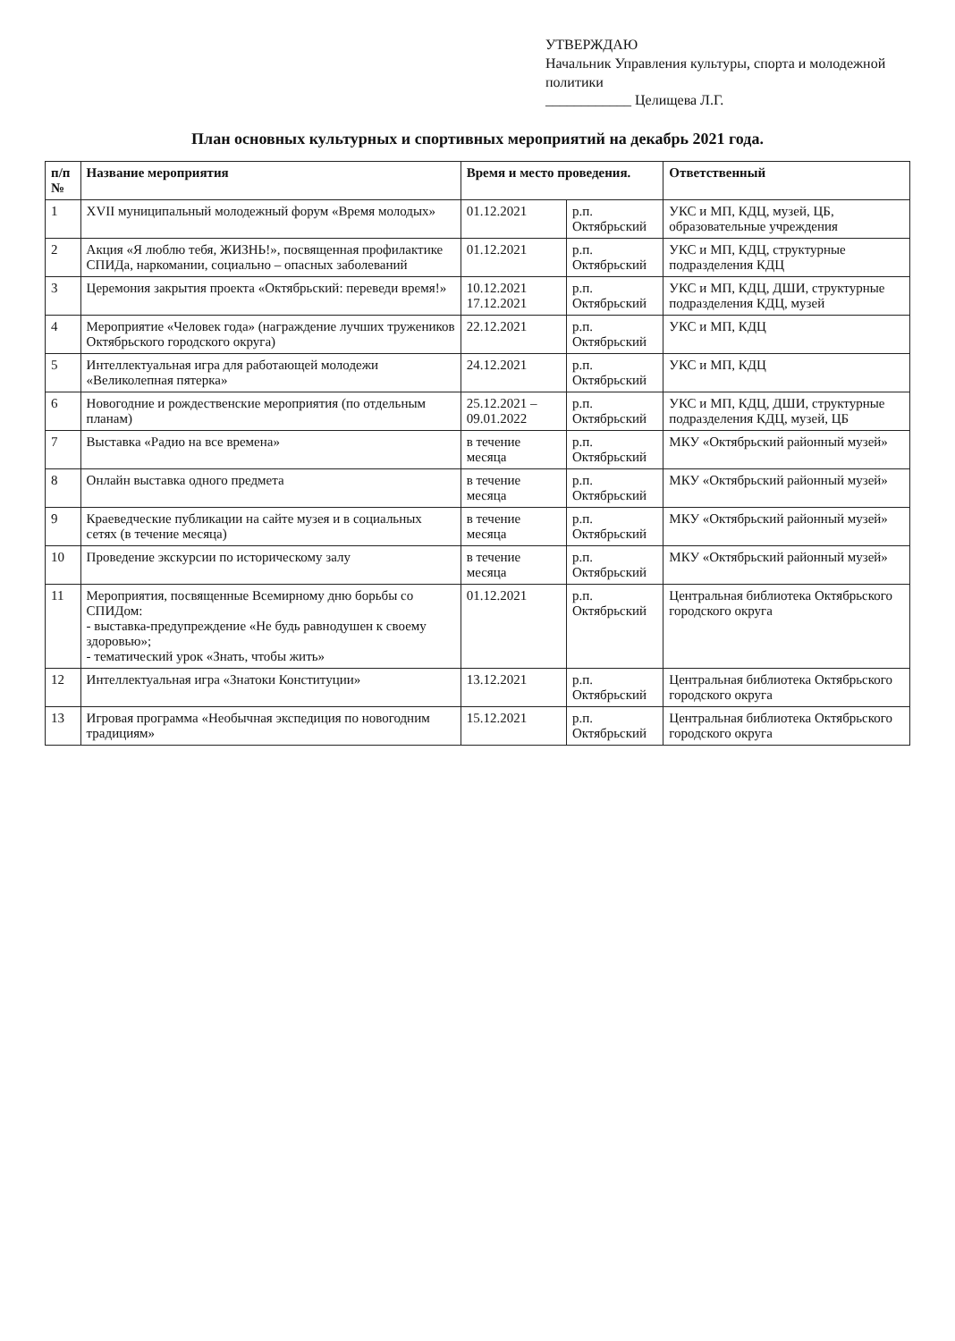УТВЕРЖДАЮ
Начальник Управления культуры, спорта и молодежной политики
____________ Целищева Л.Г.
План основных культурных и спортивных мероприятий на декабрь 2021 года.
| п/п № | Название мероприятия | Время и место проведения. | | Ответственный |
| --- | --- | --- | --- | --- |
| 1 | XVII муниципальный молодежный форум «Время молодых» | 01.12.2021 | р.п. Октябрьский | УКС и МП, КДЦ, музей, ЦБ, образовательные учреждения |
| 2 | Акция «Я люблю тебя, ЖИЗНЬ!», посвященная профилактике СПИДа, наркомании, социально – опасных заболеваний | 01.12.2021 | р.п. Октябрьский | УКС и МП, КДЦ, структурные подразделения КДЦ |
| 3 | Церемония закрытия проекта «Октябрьский: переведи время!» | 10.12.2021 17.12.2021 | р.п. Октябрьский | УКС и МП, КДЦ, ДШИ, структурные подразделения КДЦ, музей |
| 4 | Мероприятие «Человек года» (награждение лучших тружеников Октябрьского городского округа) | 22.12.2021 | р.п. Октябрьский | УКС и МП, КДЦ |
| 5 | Интеллектуальная игра для работающей молодежи «Великолепная пятерка» | 24.12.2021 | р.п. Октябрьский | УКС и МП, КДЦ |
| 6 | Новогодние и рождественские мероприятия (по отдельным планам) | 25.12.2021 – 09.01.2022 | р.п. Октябрьский | УКС и МП, КДЦ, ДШИ, структурные подразделения КДЦ, музей, ЦБ |
| 7 | Выставка «Радио на все времена» | в течение месяца | р.п. Октябрьский | МКУ «Октябрьский районный музей» |
| 8 | Онлайн выставка одного предмета | в течение месяца | р.п. Октябрьский | МКУ «Октябрьский районный музей» |
| 9 | Краеведческие публикации на сайте музея и в социальных сетях (в течение месяца) | в течение месяца | р.п. Октябрьский | МКУ «Октябрьский районный музей» |
| 10 | Проведение экскурсии по историческому залу | в течение месяца | р.п. Октябрьский | МКУ «Октябрьский районный музей» |
| 11 | Мероприятия, посвященные Всемирному дню борьбы со СПИДом: - выставка-предупреждение «Не будь равнодушен к своему здоровью»; - тематический урок «Знать, чтобы жить» | 01.12.2021 | р.п. Октябрьский | Центральная библиотека Октябрьского городского округа |
| 12 | Интеллектуальная игра «Знатоки Конституции» | 13.12.2021 | р.п. Октябрьский | Центральная библиотека Октябрьского городского округа |
| 13 | Игровая программа «Необычная экспедиция по новогодним традициям» | 15.12.2021 | р.п. Октябрьский | Центральная библиотека Октябрьского городского округа |